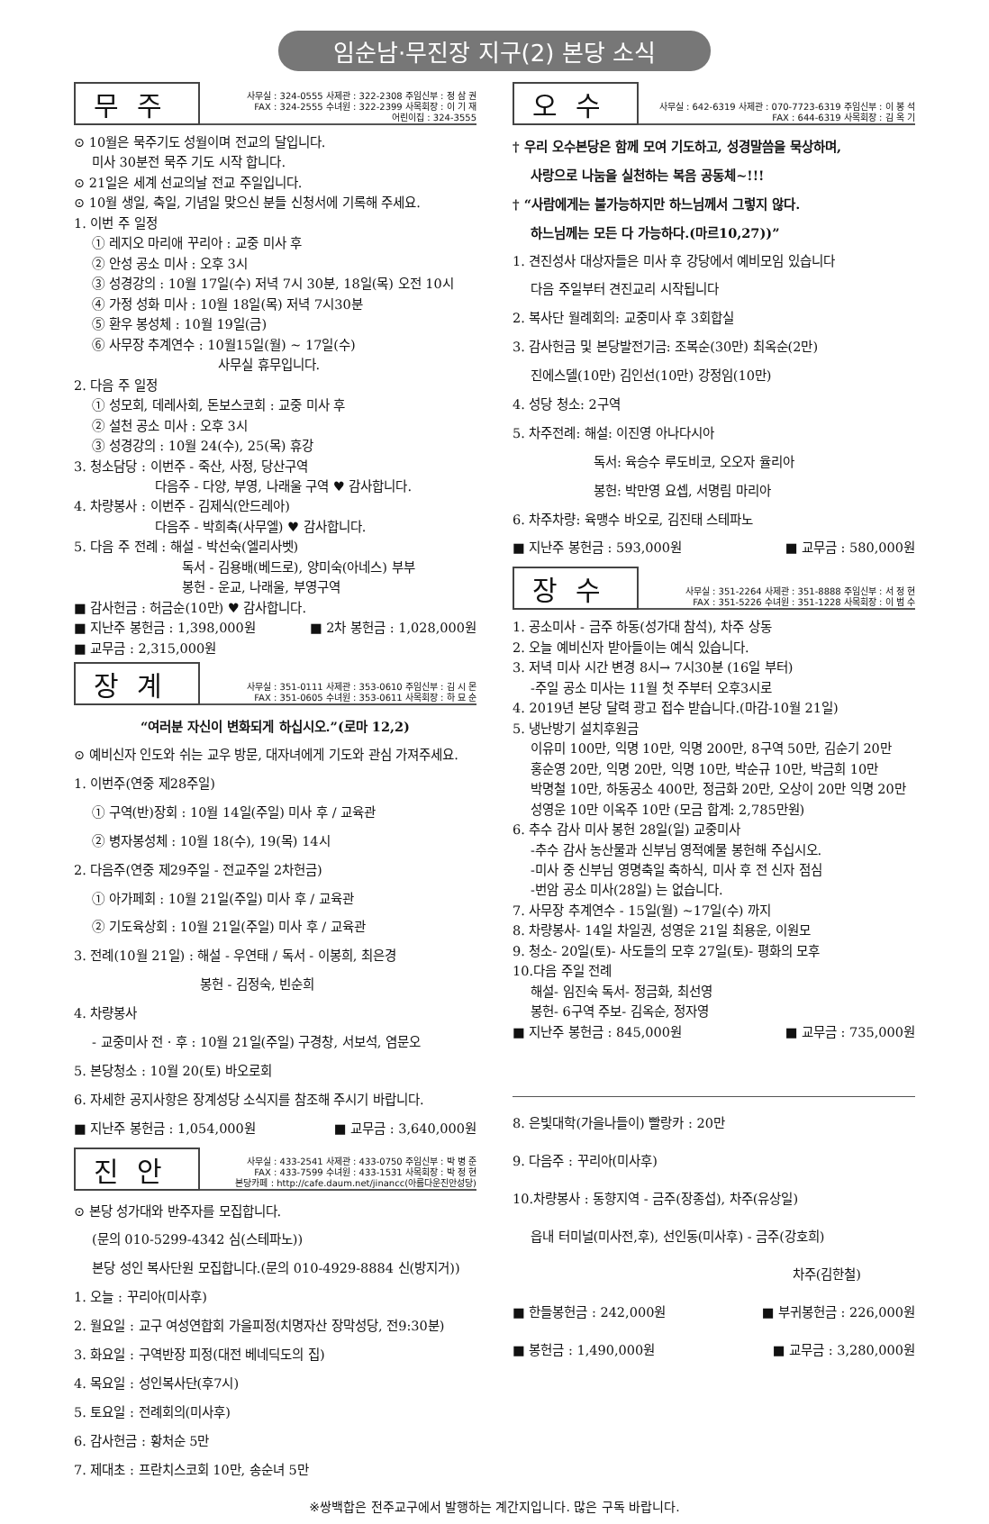임순남·무진장 지구(2) 본당 소식
무주
사무실 : 324-0555 사제관 : 322-2308 주임신부 : 정 삼 권
FAX : 324-2555 수녀원 : 322-2399 사목회장 : 이 기 재
어린이집 : 324-3555
⊙ 10월은 묵주기도 성월이며 전교의 달입니다.
미사 30분전 묵주 기도 시작 합니다.
⊙ 21일은 세계 선교의날 전교 주일입니다.
⊙ 10월 생일, 축일, 기념일 맞으신 분들 신청서에 기록해 주세요.
1. 이번 주 일정
① 레지오 마리애 꾸리아 : 교중 미사 후
② 안성 공소 미사 : 오후 3시
③ 성경강의 : 10월 17일(수) 저녁 7시 30분, 18일(목) 오전 10시
④ 가정 성화 미사 : 10월 18일(목) 저녁 7시30분
⑤ 환우 봉성체 : 10월 19일(금)
⑥ 사무장 추계연수 : 10월15일(월) ~ 17일(수)
사무실 휴무입니다.
2. 다음 주 일정
① 성모회, 데레사회, 돈보스코회 : 교중 미사 후
② 설천 공소 미사 : 오후 3시
③ 성경강의 : 10월 24(수), 25(목) 휴강
3. 청소담당 : 이번주 - 죽산, 사정, 당산구역
다음주 - 다양, 부영, 나래울 구역 ♥ 감사합니다.
4. 차량봉사 : 이번주 - 김제식(안드레아)
다음주 - 박희축(사무엘) ♥ 감사합니다.
5. 다음 주 전례 : 해설 - 박선숙(엘리사벳)
독서 - 김용배(베드로), 양미숙(아네스) 부부
봉헌 - 운교, 나래울, 부영구역
■ 감사헌금 : 허금순(10만) ♥ 감사합니다.
■ 지난주 봉헌금 : 1,398,000원 ■ 2차 봉헌금 : 1,028,000원
■ 교무금 : 2,315,000원
장계
사무실 : 351-0111 사제관 : 353-0610 주임신부 : 김 시 몬
FAX : 351-0605 수녀원 : 353-0611 사목회장 : 하 묘 순
“여러분 자신이 변화되게 하십시오.”(로마 12,2)
⊙ 예비신자 인도와 쉬는 교우 방문, 대자녀에게 기도와 관심 가져주세요.
1. 이번주(연중 제28주일)
① 구역(반)장회 : 10월 14일(주일) 미사 후 / 교육관
② 병자봉성체 : 10월 18(수), 19(목) 14시
2. 다음주(연중 제29주일 - 전교주일 2차헌금)
① 아가페회 : 10월 21일(주일) 미사 후 / 교육관
② 기도육상회 : 10월 21일(주일) 미사 후 / 교육관
3. 전례(10월 21일) : 해설 - 우연태 / 독서 - 이봉희, 최은경
봉헌 - 김정숙, 빈순희
4. 차량봉사
- 교중미사 전 · 후 : 10월 21일(주일) 구경창, 서보석, 염문오
5. 본당청소 : 10월 20(토) 바오로회
6. 자세한 공지사항은 장계성당 소식지를 참조해 주시기 바랍니다.
■ 지난주 봉헌금 : 1,054,000원 ■ 교무금 : 3,640,000원
진안
사무실 : 433-2541 사제관 : 433-0750 주임신부 : 박 병 준
FAX : 433-7599 수녀원 : 433-1531 사목회장 : 박 정 현
본당카페 : http://cafe.daum.net/jinancc(아름다운진안성당)
⊙ 본당 성가대와 반주자를 모집합니다.
(문의 010-5299-4342 심(스테파노))
본당 성인 복사단원 모집합니다.(문의 010-4929-8884 신(방지거))
1. 오늘 : 꾸리아(미사후)
2. 월요일 : 교구 여성연합회 가을피정(치명자산 장막성당, 전9:30분)
3. 화요일 : 구역반장 피정(대전 베네딕도의 집)
4. 목요일 : 성인복사단(후7시)
5. 토요일 : 전례회의(미사후)
6. 감사헌금 : 황처순 5만
7. 제대초 : 프란치스코회 10만, 송순녀 5만
오수
사무실 : 642-6319 사제관 : 070-7723-6319 주임신부 : 이 봉 석
FAX : 644-6319 사목회장 : 김 옥 기
† 우리 오수본당은 함께 모여 기도하고, 성경말씀을 묵상하며,
사랑으로 나눔을 실천하는 복음 공동체~!!!
† “사람에게는 불가능하지만 하느님께서 그렇지 않다.
하느님께는 모든 다 가능하다.(마르10,27))”
1. 견진성사 대상자들은 미사 후 강당에서 예비모임 있습니다
다음 주일부터 견진교리 시작됩니다
2. 복사단 월례회의: 교중미사 후 3회합실
3. 감사헌금 및 본당발전기금: 조복순(30만) 최옥순(2만)
진에스델(10만) 김인선(10만) 강정임(10만)
4. 성당 청소: 2구역
5. 차주전례: 해설: 이진영 아나다시아
독서: 육승수 루도비코, 오오자 율리아
봉헌: 박만영 요셉, 서명림 마리아
6. 차주차량: 육맹수 바오로, 김진태 스테파노
■ 지난주 봉헌금 : 593,000원 ■ 교무금 : 580,000원
장수
사무실 : 351-2264 사제관 : 351-8888 주임신부 : 서 정 현
FAX : 351-5226 수녀원 : 351-1228 사목회장 : 이 범 수
1. 공소미사 - 금주 하동(성가대 참석), 차주 상동
2. 오늘 예비신자 받아들이는 예식 있습니다.
3. 저녁 미사 시간 변경 8시→ 7시30분 (16일 부터)
-주일 공소 미사는 11월 첫 주부터 오후3시로
4. 2019년 본당 달력 광고 접수 받습니다.(마감-10월 21일)
5. 냉난방기 설치후원금
이유미 100만, 익명 10만, 익명 200만, 8구역 50만, 김순기 20만
홍순영 20만, 익명 20만, 익명 10만, 박순규 10만, 박금희 10만
박명철 10만, 하동공소 400만, 정금화 20만, 오상이 20만 익명 20만
성영운 10만 이옥주 10만 (모금 합계: 2,785만원)
6. 추수 감사 미사 봉헌 28일(일) 교중미사
-추수 감사 농산물과 신부님 영적예물 봉헌해 주십시오.
-미사 중 신부님 영명축일 축하식, 미사 후 전 신자 점심
-번암 공소 미사(28일) 는 없습니다.
7. 사무장 추계연수 - 15일(월) ~17일(수) 까지
8. 차량봉사- 14일 차일권, 성영운 21일 최용운, 이원모
9. 청소- 20일(토)- 사도들의 모후 27일(토)- 평화의 모후
10.다음 주일 전례
해설- 임진숙 독서- 정금화, 최선영
봉헌- 6구역 주보- 김옥순, 정자영
■ 지난주 봉헌금 : 845,000원 ■ 교무금 : 735,000원
8. 은빛대학(가을나들이) 빨랑카 : 20만
9. 다음주 : 꾸리아(미사후)
10.차량봉사 : 동향지역 - 금주(장종섭), 차주(유상일)
읍내 터미널(미사전,후), 선인동(미사후) - 금주(강호희)
차주(김한철)
■ 한들봉헌금 : 242,000원 ■ 부귀봉헌금 : 226,000원
■ 봉헌금 : 1,490,000원 ■ 교무금 : 3,280,000원
※쌍백합은 전주교구에서 발행하는 계간지입니다. 많은 구독 바랍니다.